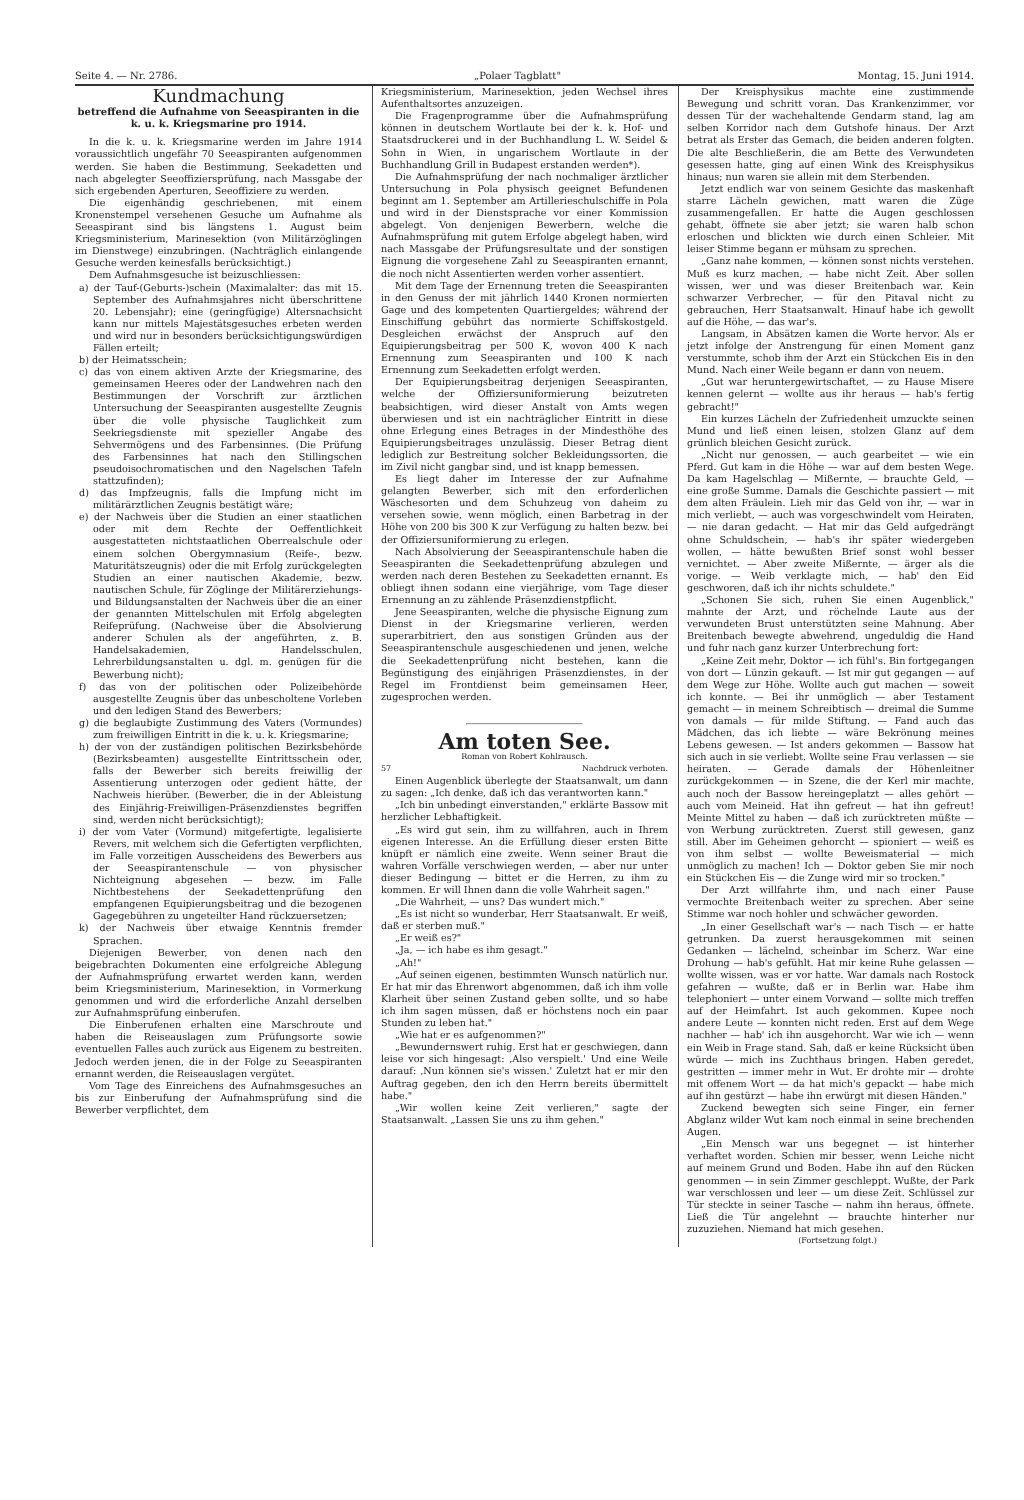Seite 4. — Nr. 2786. „Polaer Tagblatt" Montag, 15. Juni 1914.
Kundmachung
betreffend die Aufnahme von Seeaspiranten in die k. u. k. Kriegsmarine pro 1914.
In die k. u. k. Kriegsmarine werden im Jahre 1914 voraussichtlich ungefähr 70 Seeaspiranten aufgenommen werden. Sie haben die Bestimmung, Seekadetten und nach abgelegter Seeoffiziersprüfung, nach Massgabe der sich ergebenden Aperturen, Seeoffiziere zu werden.
Die eigenhändig geschriebenen, mit einem Kronenstempel versehenen Gesuche um Aufnahme als Seeaspirant sind bis längstens 1. August beim Kriegsministerium, Marinesektion (von Militärzöglingen im Dienstwege) einzubringen. (Nachträglich einlangende Gesuche werden keinesfalls berücksichtigt.)
Dem Aufnahmsgesuche ist beizuschliessen:
a) der Tauf-(Geburts-)schein (Maximalalter: das mit 15. September des Aufnahmsjahres nicht überschrittene 20. Lebensjahr); eine (geringfügige) Altersnachsicht kann nur mittels Majestätsgesuches erbeten werden und wird nur in besonders berücksichtigungswürdigen Fällen erteilt;
b) der Heimatsschein;
c) das von einem aktiven Arzte der Kriegsmarine, des gemeinsamen Heeres oder der Landwehren nach den Bestimmungen der Vorschrift zur ärztlichen Untersuchung der Seeaspiranten ausgestellte Zeugnis über die volle physische Tauglichkeit zum Seekriegsdienste mit spezieller Angabe des Sehvermögens und des Farbensinnes. (Die Prüfung des Farbensinnes hat nach den Stillingschen pseudoisochromatischen und den Nagelschen Tafeln stattzufinden);
d) das Impfzeugnis, falls die Impfung nicht im militärärztlichen Zeugnis bestätigt wäre;
e) der Nachweis über die Studien an einer staatlichen oder mit dem Rechte der Oeffentlichkeit ausgestatteten nichtstaatlichen Oberrealschule oder einem solchen Obergymnasium (Reife-, bezw. Maturitätszeugnis) oder die mit Erfolg zurückgelegten Studien an einer nautischen Akademie, bezw. nautischen Schule, für Zöglinge der Militärerziehungs- und Bildungsanstalten der Nachweis über die an einer der genannten Mittelschulen mit Erfolg abgelegten Reifeprüfung. (Nachweise über die Absolvierung anderer Schulen als der angeführten, z. B. Handelsakademien, Handelsschulen, Lehrerbildungsanstalten u. dgl. m. genügen für die Bewerbung nicht);
f) das von der politischen oder Polizeibehörde ausgestellte Zeugnis über das unbescholtene Vorleben und den ledigen Stand des Bewerbers;
g) die beglaubigte Zustimmung des Vaters (Vormundes) zum freiwilligen Eintritt in die k. u. k. Kriegsmarine;
h) der von der zuständigen politischen Bezirksbehörde (Bezirksbeamten) ausgestellte Eintrittsschein oder, falls der Bewerber sich bereits freiwillig der Assentierung unterzogen oder gedient hätte, der Nachweis hierüber. (Bewerber, die in der Ableistung des Einjährig-Freiwilligen-Präsenzdienstes begriffen sind, werden nicht berücksichtigt);
i) der vom Vater (Vormund) mitgefertigte, legalisierte Revers, mit welchem sich die Gefertigten verpflichten, im Falle vorzeitigen Ausscheidens des Bewerbers aus der Seeaspirantenschule — von physischer Nichteignung abgesehen — bezw. im Falle Nichtbestehens der Seekadettenprüfung den empfangenen Equipierungsbeitrag und die bezogenen Gagegebühren zu ungeteilter Hand rückzuersetzen;
k) der Nachweis über etwaige Kenntnis fremder Sprachen.
Diejenigen Bewerber, von denen nach den beigebrachten Dokumenten eine erfolgreiche Ablegung der Aufnahmsprüfung erwartet werden kann, werden beim Kriegsministerium, Marinesektion, in Vormerkung genommen und wird die erforderliche Anzahl derselben zur Aufnahmsprüfung einberufen.
Die Einberufenen erhalten eine Marschroute und haben die Reiseauslagen zum Prüfungsorte sowie eventuellen Falles auch zurück aus Eigenem zu bestreiten. Jedoch werden jenen, die in der Folge zu Seeaspiranten ernannt werden, die Reiseauslagen vergütet.
Vom Tage des Einreichens des Aufnahmsgesuches an bis zur Einberufung der Aufnahmsprüfung sind die Bewerber verpflichtet, dem
Kriegsministerium, Marinesektion, jeden Wechsel ihres Aufenthaltsortes anzuzeigen.
Die Fragenprogramme über die Aufnahmsprüfung können in deutschem Wortlaute bei der k. k. Hof- und Staatsdruckerei und in der Buchhandlung L. W. Seidel & Sohn in Wien, in ungarischem Wortlaute in der Buchhandlung Grill in Budapest erstanden werden*).
Die Aufnahmsprüfung der nach nochmaliger ärztlicher Untersuchung in Pola physisch geeignet Befundenen beginnt am 1. September am Artillerieschulschiffe in Pola und wird in der Dienstsprache vor einer Kommission abgelegt. Von denjenigen Bewerbern, welche die Aufnahmsprüfung mit gutem Erfolge abgelegt haben, wird nach Massgabe der Prüfungsresultate und der sonstigen Eignung die vorgesehene Zahl zu Seeaspiranten ernannt, die noch nicht Assentierten werden vorher assentiert.
Mit dem Tage der Ernennung treten die Seeaspiranten in den Genuss der mit jährlich 1440 Kronen normierten Gage und des kompetenten Quartiergeldes; während der Einschiffung gebührt das normierte Schiffskostgeld. Desgleichen erwächst der Anspruch auf den Equipierungsbeitrag per 500 K, wovon 400 K nach Ernennung zum Seeaspiranten und 100 K nach Ernennung zum Seekadetten erfolgt werden.
Der Equipierungsbeitrag derjenigen Seeaspiranten, welche der Offiziersuniformierung beizutreten beabsichtigen, wird dieser Anstalt von Amts wegen überwiesen und ist ein nachträglicher Eintritt in diese ohne Erlegung eines Betrages in der Mindesthöhe des Equipierungsbeitrages unzulässig. Dieser Betrag dient lediglich zur Bestreitung solcher Bekleidungssorten, die im Zivil nicht gangbar sind, und ist knapp bemessen.
Es liegt daher im Interesse der zur Aufnahme gelangten Bewerber, sich mit den erforderlichen Wäschesorten und dem Schuhzeug von daheim zu versehen sowie, wenn möglich, einen Barbetrag in der Höhe von 200 bis 300 K zur Verfügung zu halten bezw. bei der Offiziersuniformierung zu erlegen.
Nach Absolvierung der Seeaspirantenschule haben die Seeaspiranten die Seekadettenprüfung abzulegen und werden nach deren Bestehen zu Seekadetten ernannt. Es obliegt ihnen sodann eine vierjährige, vom Tage dieser Ernennung an zu zählende Präsenzdienstpflicht.
Jene Seeaspiranten, welche die physische Eignung zum Dienst in der Kriegsmarine verlieren, werden superarbitriert, den aus sonstigen Gründen aus der Seeaspirantenschule ausgeschiedenen und jenen, welche die Seekadettenprüfung nicht bestehen, kann die Begünstigung des einjährigen Präsenzdienstes, in der Regel im Frontdienst beim gemeinsamen Heer, zugesprochen werden.
Am toten See.
Roman von Robert Kohlrausch.
57 Nachdruck verboten.
Einen Augenblick überlegte der Staatsanwalt, um dann zu sagen: „Ich denke, daß ich das verantworten kann."
„Ich bin unbedingt einverstanden," erklärte Bassow mit herzlicher Lebhaftigkeit.
„Es wird gut sein, ihm zu willfahren, auch in Ihrem eigenen Interesse. An die Erfüllung dieser ersten Bitte knüpft er nämlich eine zweite. Wenn seiner Braut die wahren Vorfälle verschwiegen werden, — aber nur unter dieser Bedingung — bittet er die Herren, zu ihm zu kommen. Er will Ihnen dann die volle Wahrheit sagen."
„Die Wahrheit, — uns? Das wundert mich."
„Es ist nicht so wunderbar, Herr Staatsanwalt. Er weiß, daß er sterben muß."
„Er weiß es?"
„Ja, — ich habe es ihm gesagt."
„Ah!"
„Auf seinen eigenen, bestimmten Wunsch natürlich nur. Er hat mir das Ehrenwort abgenommen, daß ich ihm volle Klarheit über seinen Zustand geben sollte, und so habe ich ihm sagen müssen, daß er höchstens noch ein paar Stunden zu leben hat."
„Wie hat er es aufgenommen?"
„Bewundernswert ruhig. Erst hat er geschwiegen, dann leise vor sich hingesagt: ‚Also verspielt.' Und eine Weile darauf: ‚Nun können sie's wissen.' Zuletzt hat er mir den Auftrag gegeben, den ich den Herrn bereits übermittelt habe."
„Wir wollen keine Zeit verlieren," sagte der Staatsanwalt. „Lassen Sie uns zu ihm gehen."
Der Kreisphysikus machte eine zustimmende Bewegung und schritt voran. Das Krankenzimmer, vor dessen Tür der wachehaltende Gendarm stand, lag am selben Korridor nach dem Gutshofe hinaus. Der Arzt betrat als Erster das Gemach, die beiden anderen folgten. Die alte Beschließerin, die am Bette des Verwundeten gesessen hatte, ging auf einen Wink des Kreisphysikus hinaus; nun waren sie allein mit dem Sterbenden.
Jetzt endlich war von seinem Gesichte das maskenhaft starre Lächeln gewichen, matt waren die Züge zusammengefallen. Er hatte die Augen geschlossen gehabt, öffnete sie aber jetzt; sie waren halb schon erloschen und blickten wie durch einen Schleier. Mit leiser Stimme begann er mühsam zu sprechen.
„Ganz nahe kommen, — können sonst nichts verstehen. Muß es kurz machen, — habe nicht Zeit. Aber sollen wissen, wer und was dieser Breitenbach war. Kein schwarzer Verbrecher, — für den Pitaval nicht zu gebrauchen, Herr Staatsanwalt. Hinauf habe ich gewollt auf die Höhe, — das war's.
Langsam, in Absätzen kamen die Worte hervor. Als er jetzt infolge der Anstrengung für einen Moment ganz verstummte, schob ihm der Arzt ein Stückchen Eis in den Mund. Nach einer Weile begann er dann von neuem.
„Gut war heruntergewirtschaftet, — zu Hause Misere kennen gelernt — wollte aus ihr heraus — hab's fertig gebracht!"
Ein kurzes Lächeln der Zufriedenheit umzuckte seinen Mund und ließ einen leisen, stolzen Glanz auf dem grünlich bleichen Gesicht zurück.
„Nicht nur genossen, — auch gearbeitet — wie ein Pferd. Gut kam in die Höhe — war auf dem besten Wege. Da kam Hagelschlag — Mißernte, — brauchte Geld, — eine große Summe. Damals die Geschichte passiert — mit dem alten Fräulein. Lieh mir das Geld von ihr, — war in mich verliebt, — auch was vorgeschwindelt vom Heiraten, — nie daran gedacht. — Hat mir das Geld aufgedrängt ohne Schuldschein, — hab's ihr später wiedergeben wollen, — hätte bewußten Brief sonst wohl besser vernichtet. — Aber zweite Mißernte, — ärger als die vorige. — Weib verklagte mich, — hab' den Eid geschworen, daß ich ihr nichts schuldete."
„Schonen Sie sich, ruhen Sie einen Augenblick," mahnte der Arzt, und röchelnde Laute aus der verwundeten Brust unterstützten seine Mahnung. Aber Breitenbach bewegte abwehrend, ungeduldig die Hand und fuhr nach ganz kurzer Unterbrechung fort:
„Keine Zeit mehr, Doktor — ich fühl's. Bin fortgegangen von dort — Lünzin gekauft. — Ist mir gut gegangen — auf dem Wege zur Höhe. Wollte auch gut machen — soweit ich konnte. — Bei ihr unmöglich — aber Testament gemacht — in meinem Schreibtisch — dreimal die Summe von damals — für milde Stiftung. — Fand auch das Mädchen, das ich liebte — wäre Bekrönung meines Lebens gewesen. — Ist anders gekommen — Bassow hat sich auch in sie verliebt. Wollte seine Frau verlassen — sie heiraten. — Gerade damals der Höhenleitner zurückgekommen — in Szene, die der Kerl mir machte, auch noch der Bassow hereingeplatzt — alles gehört — auch vom Meineid. Hat ihn gefreut — hat ihn gefreut! Meinte Mittel zu haben — daß ich zurücktreten müßte — von Werbung zurücktreten. Zuerst still gewesen, ganz still. Aber im Geheimen gehorcht — spioniert — weiß es von ihm selbst — wollte Beweismaterial — mich unmöglich zu machen! Ich — Doktor geben Sie mir noch ein Stückchen Eis — die Zunge wird mir so trocken."
Der Arzt willfahrte ihm, und nach einer Pause vermochte Breitenbach weiter zu sprechen. Aber seine Stimme war noch hohler und schwächer geworden.
„In einer Gesellschaft war's — nach Tisch — er hatte getrunken. Da zuerst herausgekommen mit seinen Gedanken — lächelnd, scheinbar im Scherz. War eine Drohung — hab's gefühlt. Hat mir keine Ruhe gelassen — wollte wissen, was er vor hatte. War damals nach Rostock gefahren — wußte, daß er in Berlin war. Habe ihm telephoniert — unter einem Vorwand — sollte mich treffen auf der Heimfahrt. Ist auch gekommen. Kupee noch andere Leute — konnten nicht reden. Erst auf dem Wege nachher — hab' ich ihn ausgehorcht. War wie ich — wenn ein Weib in Frage stand. Sah, daß er keine Rücksicht üben würde — mich ins Zuchthaus bringen. Haben geredet, gestritten — immer mehr in Wut. Er drohte mir — drohte mit offenem Wort — da hat mich's gepackt — habe mich auf ihn gestürzt — habe ihn erwürgt mit diesen Händen."
Zuckend bewegten sich seine Finger, ein ferner Abglanz wilder Wut kam noch einmal in seine brechenden Augen.
„Ein Mensch war uns begegnet — ist hinterher verhaftet worden. Schien mir besser, wenn Leiche nicht auf meinem Grund und Boden. Habe ihn auf den Rücken genommen — in sein Zimmer geschleppt. Wußte, der Park war verschlossen und leer — um diese Zeit. Schlüssel zur Tür steckte in seiner Tasche — nahm ihn heraus, öffnete. Ließ die Tür angelehnt — brauchte hinterher nur zuzuziehen. Niemand hat mich gesehen.
(Fortsetzung folgt.)